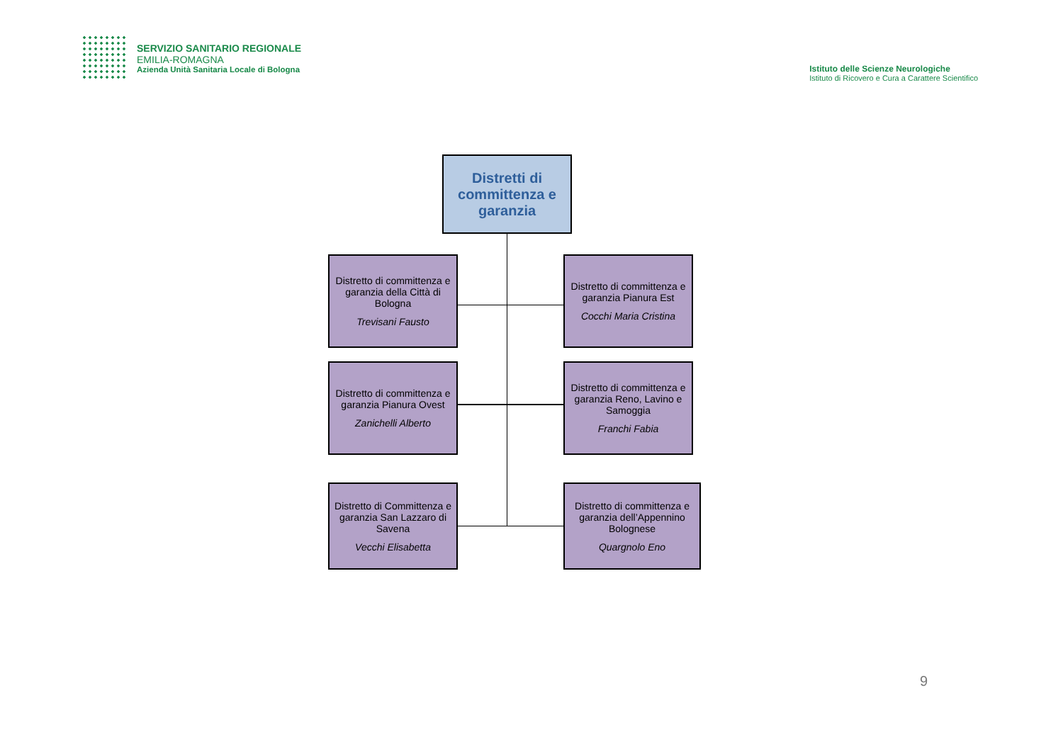SERVIZIO SANITARIO REGIONALE
EMILIA-ROMAGNA
Azienda Unità Sanitaria Locale di Bologna
Istituto delle Scienze Neurologiche
Istituto di Ricovero e Cura a Carattere Scientifico
Distretti di committenza e garanzia
Distretto di committenza e garanzia della Città di Bologna
Trevisani Fausto
Distretto di committenza e garanzia Pianura Est
Cocchi Maria Cristina
Distretto di committenza e garanzia Pianura Ovest
Zanichelli Alberto
Distretto di committenza e garanzia Reno, Lavino e Samoggia
Franchi Fabia
Distretto di Committenza e garanzia San Lazzaro di Savena
Vecchi Elisabetta
Distretto di committenza e garanzia dell’Appennino Bolognese
Quargnolo Eno
9